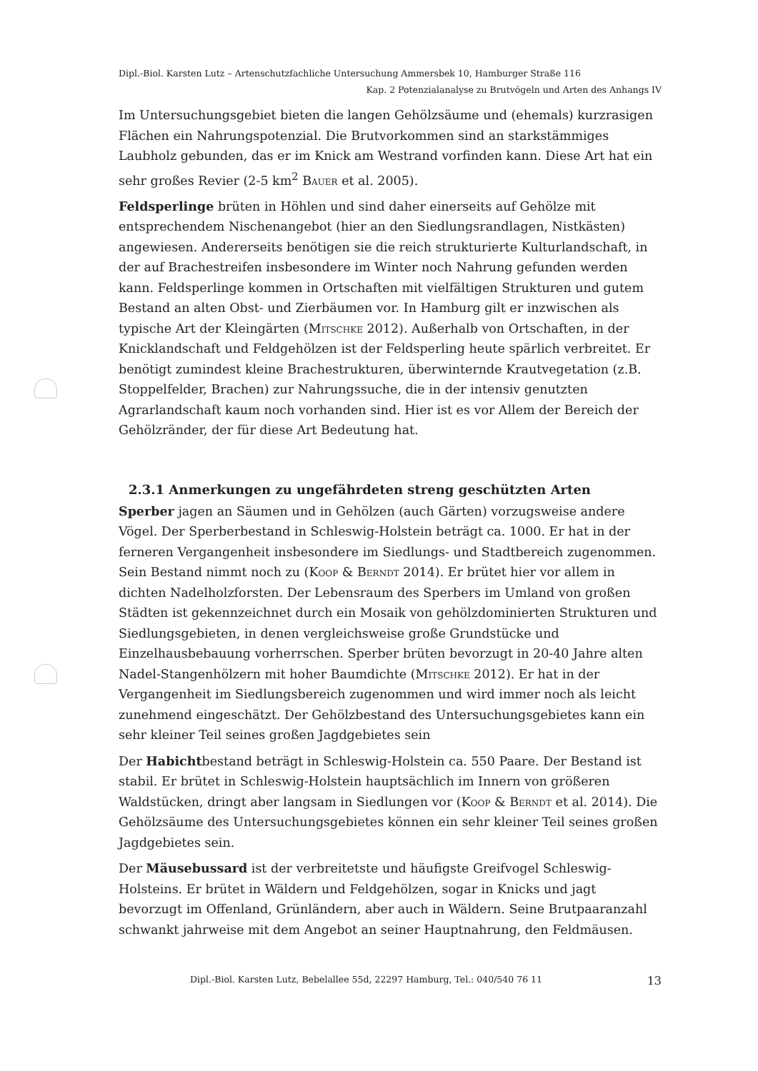Dipl.-Biol. Karsten Lutz – Artenschutzfachliche Untersuchung Ammersbek 10, Hamburger Straße 116
Kap. 2 Potenzialanalyse zu Brutvögeln und Arten des Anhangs IV
Im Untersuchungsgebiet bieten die langen Gehölzsäume und (ehemals) kurzrasigen Flächen ein Nahrungspotenzial. Die Brutvorkommen sind an starkstämmiges Laubholz gebunden, das er im Knick am Westrand vorfinden kann. Diese Art hat ein sehr großes Revier (2-5 km<sup>2</sup> Bauer et al. 2005).
Feldsperlinge brüten in Höhlen und sind daher einerseits auf Gehölze mit entsprechendem Nischenangebot (hier an den Siedlungsrandlagen, Nistkästen) angewiesen. Andererseits benötigen sie die reich strukturierte Kulturlandschaft, in der auf Brachestreifen insbesondere im Winter noch Nahrung gefunden werden kann. Feldsperlinge kommen in Ortschaften mit vielfältigen Strukturen und gutem Bestand an alten Obst- und Zierbäumen vor. In Hamburg gilt er inzwischen als typische Art der Kleingärten (Mitschke 2012). Außerhalb von Ortschaften, in der Knicklandschaft und Feldgehölzen ist der Feldsperling heute spärlich verbreitet. Er benötigt zumindest kleine Brachestrukturen, überwinternde Krautvegetation (z.B. Stoppelfelder, Brachen) zur Nahrungssuche, die in der intensiv genutzten Agrarlandschaft kaum noch vorhanden sind. Hier ist es vor Allem der Bereich der Gehölzränder, der für diese Art Bedeutung hat.
2.3.1 Anmerkungen zu ungefährdeten streng geschützten Arten
Sperber jagen an Säumen und in Gehölzen (auch Gärten) vorzugsweise andere Vögel. Der Sperberbestand in Schleswig-Holstein beträgt ca. 1000. Er hat in der ferneren Vergangenheit insbesondere im Siedlungs- und Stadtbereich zugenommen. Sein Bestand nimmt noch zu (Koop & Berndt 2014). Er brütet hier vor allem in dichten Nadelholzforsten. Der Lebensraum des Sperbers im Umland von großen Städten ist gekennzeichnet durch ein Mosaik von gehölzdominierten Strukturen und Siedlungsgebieten, in denen vergleichsweise große Grundstücke und Einzelhausbebauung vorherrschen. Sperber brüten bevorzugt in 20-40 Jahre alten Nadel-Stangenhölzern mit hoher Baumdichte (Mitschke 2012). Er hat in der Vergangenheit im Siedlungsbereich zugenommen und wird immer noch als leicht zunehmend eingeschätzt. Der Gehölzbestand des Untersuchungsgebietes kann ein sehr kleiner Teil seines großen Jagdgebietes sein
Der Habichtbestand beträgt in Schleswig-Holstein ca. 550 Paare. Der Bestand ist stabil. Er brütet in Schleswig-Holstein hauptsächlich im Innern von größeren Waldstücken, dringt aber langsam in Siedlungen vor (Koop & Berndt et al. 2014). Die Gehölzsäume des Untersuchungsgebietes können ein sehr kleiner Teil seines großen Jagdgebietes sein.
Der Mäusebussard ist der verbreitetste und häufigste Greifvogel Schleswig-Holsteins. Er brütet in Wäldern und Feldgehölzen, sogar in Knicks und jagt bevorzugt im Offenland, Grünländern, aber auch in Wäldern. Seine Brutpaaranzahl schwankt jahrweise mit dem Angebot an seiner Hauptnahrung, den Feldmäusen.
Dipl.-Biol. Karsten Lutz, Bebelallee 55d, 22297 Hamburg, Tel.: 040/540 76 11 13